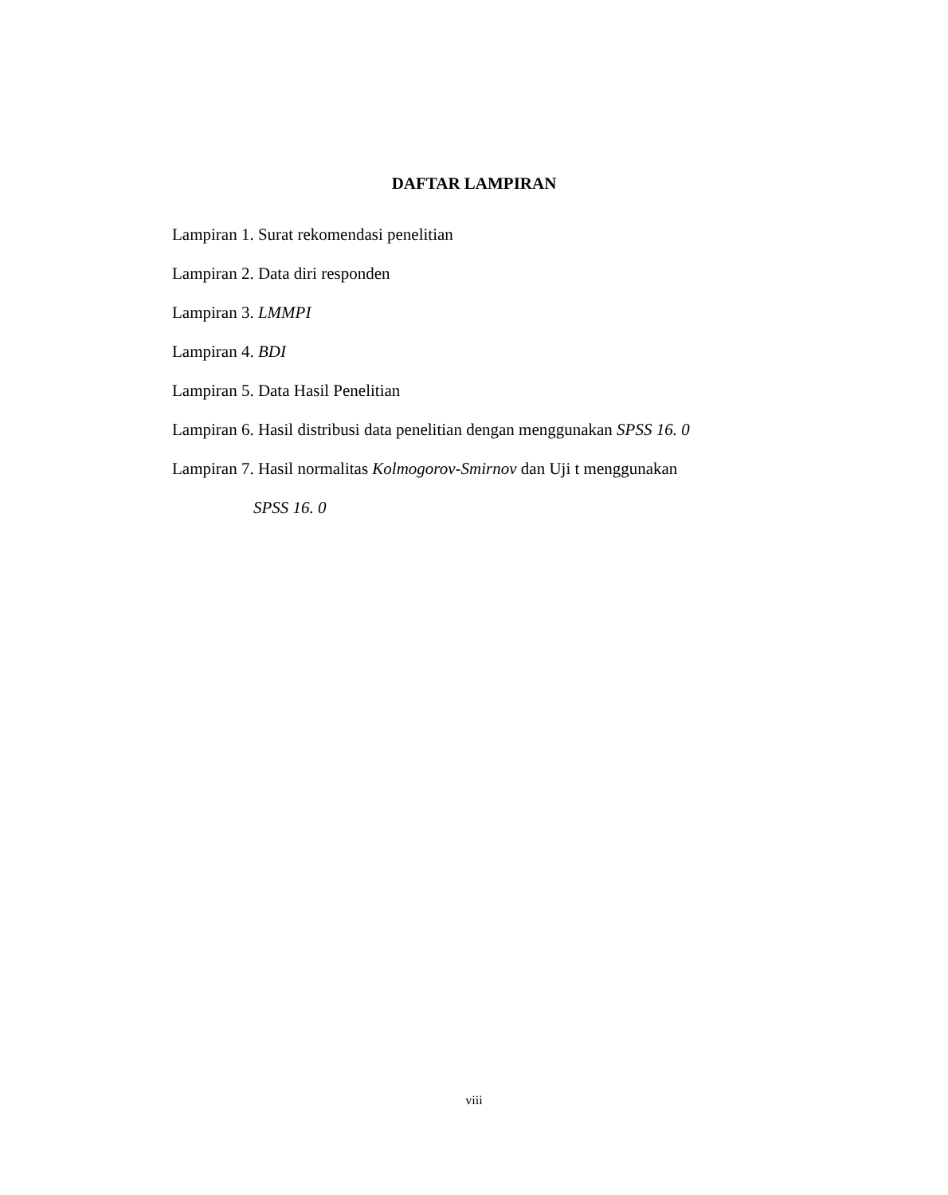DAFTAR LAMPIRAN
Lampiran 1. Surat rekomendasi penelitian
Lampiran 2. Data diri responden
Lampiran 3. LMMPI
Lampiran 4. BDI
Lampiran 5. Data Hasil Penelitian
Lampiran 6. Hasil distribusi data penelitian dengan menggunakan SPSS 16. 0
Lampiran 7. Hasil normalitas Kolmogorov-Smirnov dan Uji t menggunakan
SPSS 16. 0
viii